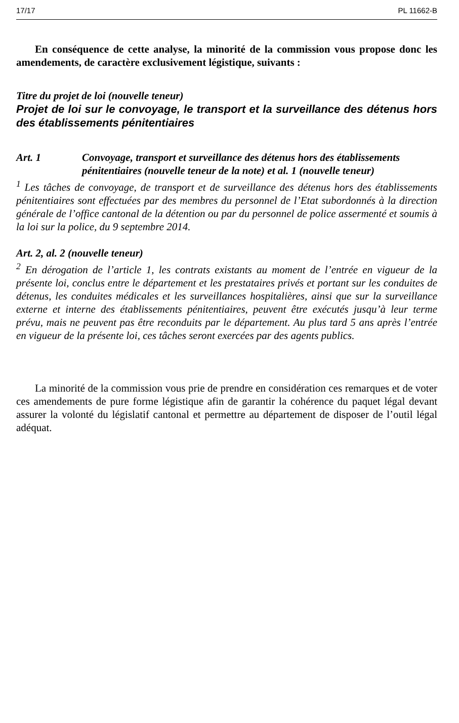17/17 PL 11662-B
En conséquence de cette analyse, la minorité de la commission vous propose donc les amendements, de caractère exclusivement légistique, suivants :
Titre du projet de loi (nouvelle teneur)
Projet de loi sur le convoyage, le transport et la surveillance des détenus hors des établissements pénitentiaires
Art. 1 Convoyage, transport et surveillance des détenus hors des établissements pénitentiaires (nouvelle teneur de la note) et al. 1 (nouvelle teneur)
<sup>1</sup> Les tâches de convoyage, de transport et de surveillance des détenus hors des établissements pénitentiaires sont effectuées par des membres du personnel de l’Etat subordonnés à la direction générale de l’office cantonal de la détention ou par du personnel de police assermenté et soumis à la loi sur la police, du 9 septembre 2014.
Art. 2, al. 2 (nouvelle teneur)
<sup>2</sup> En dérogation de l’article 1, les contrats existants au moment de l’entrée en vigueur de la présente loi, conclus entre le département et les prestataires privés et portant sur les conduites de détenus, les conduites médicales et les surveillances hospitalières, ainsi que sur la surveillance externe et interne des établissements pénitentiaires, peuvent être exécutés jusqu’à leur terme prévu, mais ne peuvent pas être reconduits par le département. Au plus tard 5 ans après l’entrée en vigueur de la présente loi, ces tâches seront exercées par des agents publics.
La minorité de la commission vous prie de prendre en considération ces remarques et de voter ces amendements de pure forme légistique afin de garantir la cohérence du paquet légal devant assurer la volonté du législatif cantonal et permettre au département de disposer de l’outil légal adéquat.